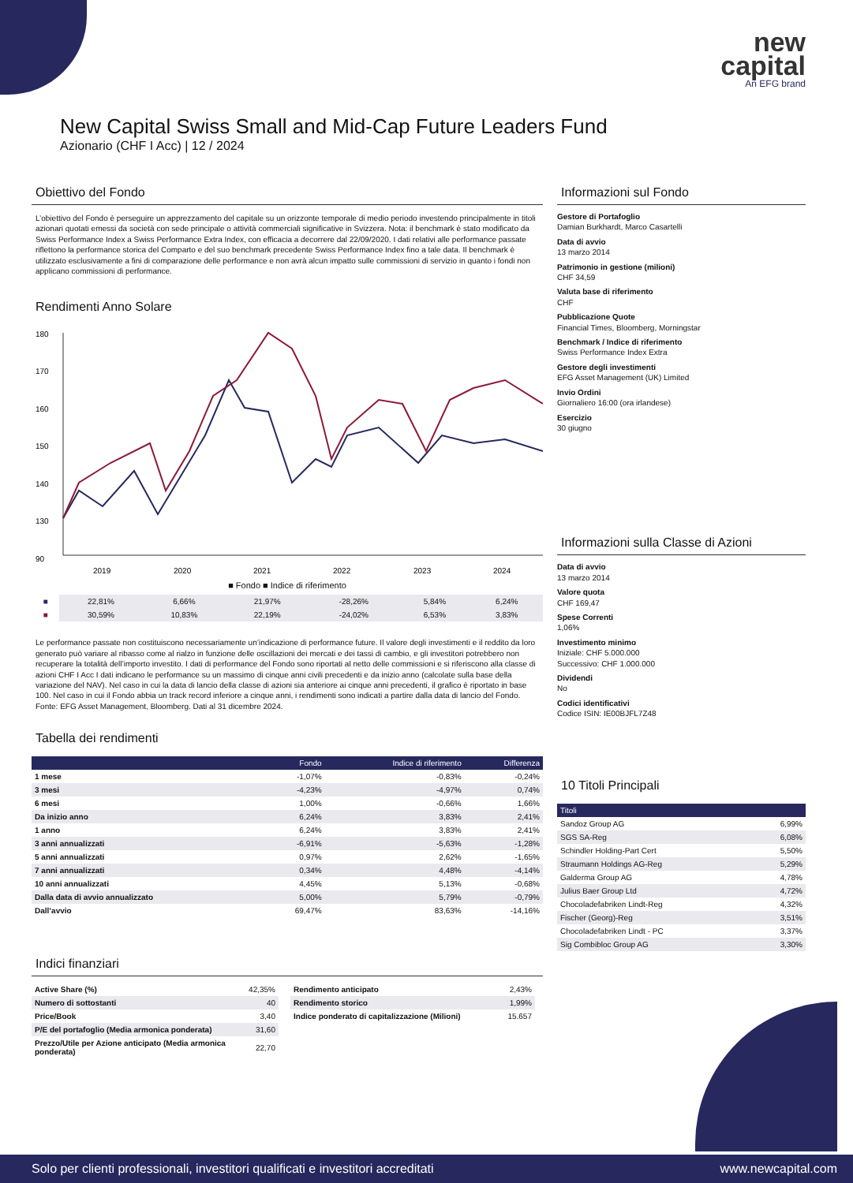new
capital
An EFG brand
New Capital Swiss Small and Mid-Cap Future Leaders Fund
Azionario (CHF I Acc) | 12 / 2024
Obiettivo del Fondo
L’obiettivo del Fondo è perseguire un apprezzamento del capitale su un orizzonte temporale di medio periodo investendo principalmente in titoli azionari quotati emessi da società con sede principale o attività commerciali significative in Svizzera. Nota: il benchmark è stato modificato da Swiss Performance Index a Swiss Performance Extra Index, con efficacia a decorrere dal 22/09/2020. I dati relativi alle performance passate riflettono la performance storica del Comparto e del suo benchmark precedente Swiss Performance Index fino a tale data. Il benchmark è utilizzato esclusivamente a fini di comparazione delle performance e non avrà alcun impatto sulle commissioni di servizio in quanto i fondi non applicano commissioni di performance.
Rendimenti Anno Solare
180
170
160
150
140
130
90
2019
2020
2021
2022
2023
2024
■ Fondo ■ Indice di riferimento
| ■ | 22,81% | 6,66% | 21,97% | -28,26% | 5,84% | 6,24% |
| ■ | 30,59% | 10,83% | 22,19% | -24,02% | 6,53% | 3,83% |
Le performance passate non costituiscono necessariamente un’indicazione di performance future. Il valore degli investimenti e il reddito da loro generato può variare al ribasso come al rialzo in funzione delle oscillazioni dei mercati e dei tassi di cambio, e gli investitori potrebbero non recuperare la totalità dell’importo investito. I dati di performance del Fondo sono riportati al netto delle commissioni e si riferiscono alla classe di azioni CHF I Acc I dati indicano le performance su un massimo di cinque anni civili precedenti e da inizio anno (calcolate sulla base della variazione del NAV). Nel caso in cui la data di lancio della classe di azioni sia anteriore ai cinque anni precedenti, il grafico è riportato in base 100. Nel caso in cui il Fondo abbia un track record inferiore a cinque anni, i rendimenti sono indicati a partire dalla data di lancio del Fondo. Fonte: EFG Asset Management, Bloomberg. Dati al 31 dicembre 2024.
Tabella dei rendimenti
| | Fondo | Indice di riferimento | Differenza |
| --- | --- | --- | --- |
| 1 mese | -1,07% | -0,83% | -0,24% |
| 3 mesi | -4,23% | -4,97% | 0,74% |
| 6 mesi | 1,00% | -0,66% | 1,66% |
| Da inizio anno | 6,24% | 3,83% | 2,41% |
| 1 anno | 6,24% | 3,83% | 2,41% |
| 3 anni annualizzati | -6,91% | -5,63% | -1,28% |
| 5 anni annualizzati | 0,97% | 2,62% | -1,65% |
| 7 anni annualizzati | 0,34% | 4,48% | -4,14% |
| 10 anni annualizzati | 4,45% | 5,13% | -0,68% |
| Dalla data di avvio annualizzato | 5,00% | 5,79% | -0,79% |
| Dall’avvio | 69,47% | 83,63% | -14,16% |
Indici finanziari
| Active Share (%) | 42,35% |
| Numero di sottostanti | 40 |
| Price/Book | 3,40 |
| P/E del portafoglio (Media armonica ponderata) | 31,60 |
| Prezzo/Utile per Azione anticipato (Media armonica ponderata) | 22,70 |
| Rendimento anticipato | 2,43% |
| Rendimento storico | 1,99% |
| Indice ponderato di capitalizzazione (Milioni) | 15.657 |
Informazioni sul Fondo
Gestore di Portafoglio
Damian Burkhardt, Marco Casartelli
Data di avvio
13 marzo 2014
Patrimonio in gestione (milioni)
CHF 34,59
Valuta base di riferimento
CHF
Pubblicazione Quote
Financial Times, Bloomberg, Morningstar
Benchmark / Indice di riferimento
Swiss Performance Index Extra
Gestore degli investimenti
EFG Asset Management (UK) Limited
Invio Ordini
Giornaliero 16:00 (ora irlandese)
Esercizio
30 giugno
Informazioni sulla Classe di Azioni
Data di avvio
13 marzo 2014
Valore quota
CHF 169,47
Spese Correnti
1,06%
Investimento minimo
Iniziale: CHF 5.000.000
Successivo: CHF 1.000.000
Dividendi
No
Codici identificativi
Codice ISIN: IE00BJFL7Z48
10 Titoli Principali
| Titoli | |
| --- | --- |
| Sandoz Group AG | 6,99% |
| SGS SA-Reg | 6,08% |
| Schindler Holding-Part Cert | 5,50% |
| Straumann Holdings AG-Reg | 5,29% |
| Galderma Group AG | 4,78% |
| Julius Baer Group Ltd | 4,72% |
| Chocoladefabriken Lindt-Reg | 4,32% |
| Fischer (Georg)-Reg | 3,51% |
| Chocoladefabriken Lindt - PC | 3,37% |
| Sig Combibloc Group AG | 3,30% |
Solo per clienti professionali, investitori qualificati e investitori accreditati www.newcapital.com